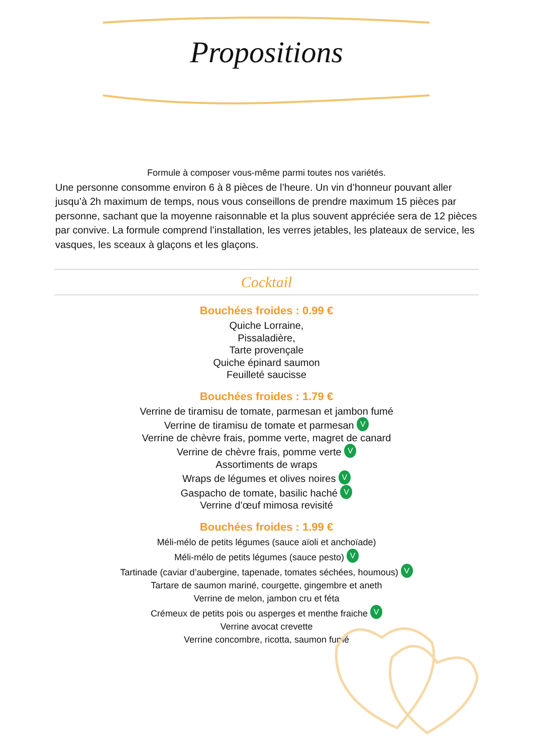Propositions
Formule à composer vous-même parmi toutes nos variétés.
Une personne consomme environ 6 à 8 pièces de l’heure. Un vin d’honneur pouvant aller jusqu’à 2h maximum de temps, nous vous conseillons de prendre maximum 15 pièces par personne, sachant que la moyenne raisonnable et la plus souvent appréciée sera de 12 pièces par convive. La formule comprend l’installation, les verres jetables, les plateaux de service, les vasques, les sceaux à glaçons et les glaçons.
Cocktail
Bouchées froides : 0.99 €
Quiche Lorraine,
Pissaladière,
Tarte provençale
Quiche épinard saumon
Feuilleté saucisse
Bouchées froides : 1.79 €
Verrine de tiramisu de tomate, parmesan et jambon fumé
Verrine de tiramisu de tomate et parmesan V
Verrine de chèvre frais, pomme verte, magret de canard
Verrine de chèvre frais, pomme verte V
Assortiments de wraps
Wraps de légumes et olives noires V
Gaspacho de tomate, basilic haché V
Verrine d’œuf mimosa revisité
Bouchées froides : 1.99 €
Méli-mélo de petits légumes (sauce aïoli et anchoïade)
Méli-mélo de petits légumes (sauce pesto) V
Tartinade (caviar d’aubergine, tapenade, tomates séchées, houmous) V
Tartare de saumon mariné, courgette, gingembre et aneth
Verrine de melon, jambon cru et féta
Crémeux de petits pois ou asperges et menthe fraiche V
Verrine avocat crevette
Verrine concombre, ricotta, saumon fumé